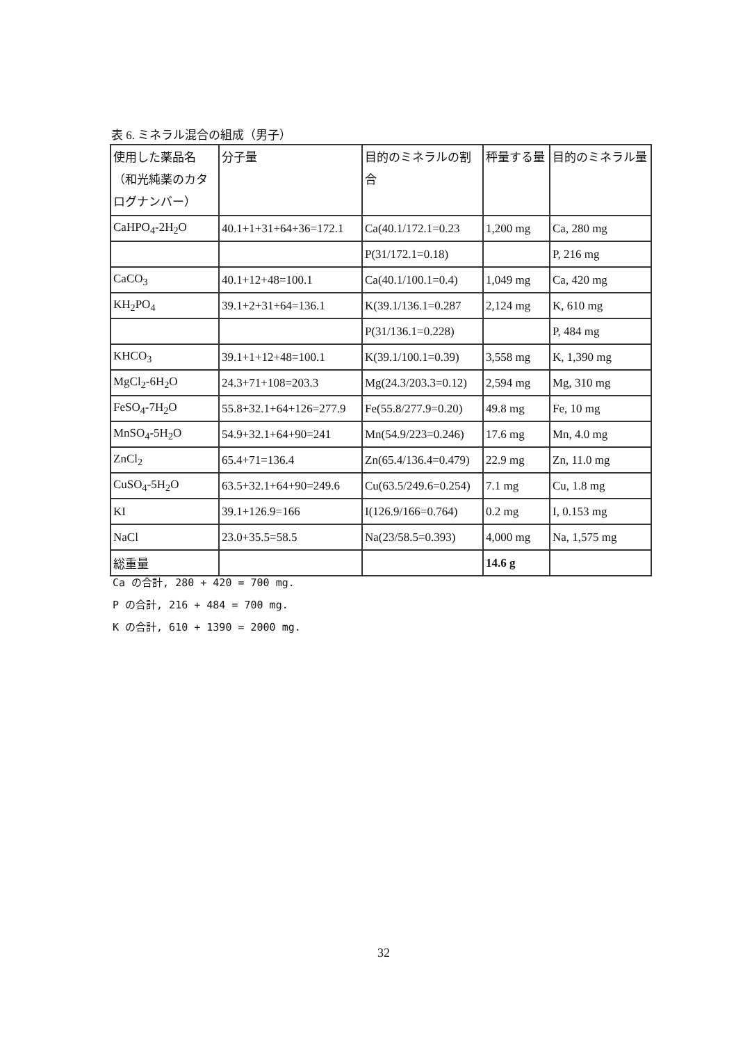表 6. ミネラル混合の組成（男子）
| 使用した薬品名（和光純薬のカタログナンバー） | 分子量 | 目的のミネラルの割合 | 秤量する量 | 目的のミネラル量 |
| CaHPO<sub>4</sub>-2H<sub>2</sub>O | 40.1+1+31+64+36=172.1 | Ca(40.1/172.1=0.23 | 1,200 mg | Ca, 280 mg |
| | | P(31/172.1=0.18) | | P, 216 mg |
| CaCO<sub>3</sub> | 40.1+12+48=100.1 | Ca(40.1/100.1=0.4) | 1,049 mg | Ca, 420 mg |
| KH<sub>2</sub>PO<sub>4</sub> | 39.1+2+31+64=136.1 | K(39.1/136.1=0.287 | 2,124 mg | K, 610 mg |
| | | P(31/136.1=0.228) | | P, 484 mg |
| KHCO<sub>3</sub> | 39.1+1+12+48=100.1 | K(39.1/100.1=0.39) | 3,558 mg | K, 1,390 mg |
| MgCl<sub>2</sub>-6H<sub>2</sub>O | 24.3+71+108=203.3 | Mg(24.3/203.3=0.12) | 2,594 mg | Mg, 310 mg |
| FeSO<sub>4</sub>-7H<sub>2</sub>O | 55.8+32.1+64+126=277.9 | Fe(55.8/277.9=0.20) | 49.8 mg | Fe, 10 mg |
| MnSO<sub>4</sub>-5H<sub>2</sub>O | 54.9+32.1+64+90=241 | Mn(54.9/223=0.246) | 17.6 mg | Mn, 4.0 mg |
| ZnCl<sub>2</sub> | 65.4+71=136.4 | Zn(65.4/136.4=0.479) | 22.9 mg | Zn, 11.0 mg |
| CuSO<sub>4</sub>-5H<sub>2</sub>O | 63.5+32.1+64+90=249.6 | Cu(63.5/249.6=0.254) | 7.1 mg | Cu, 1.8 mg |
| KI | 39.1+126.9=166 | I(126.9/166=0.764) | 0.2 mg | I, 0.153 mg |
| NaCl | 23.0+35.5=58.5 | Na(23/58.5=0.393) | 4,000 mg | Na, 1,575 mg |
| 総重量 | | | 14.6 g | |
Ca の合計, 280 + 420 = 700 mg.
P の合計, 216 + 484 = 700 mg.
K の合計, 610 + 1390 = 2000 mg.
32